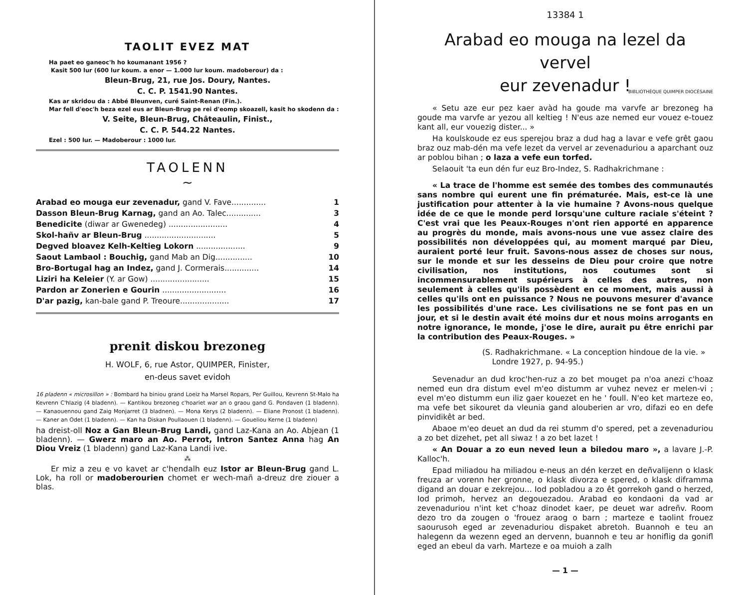TAOLIT EVEZ MAT
Ha paet eo ganeoc'h ho koumanant 1956 ?
Kasit 500 lur (600 lur koum. a enor — 1.000 lur koum. madoberour) da :
Bleun-Brug, 21, rue Jos. Doury, Nantes.
C. C. P. 1541.90 Nantes.
Kas ar skridou da : Abbé Bleunven, curé Saint-Renan (Fin.).
Mar fell d'eoc'h beza ezel eus ar Bleun-Brug pe rei d'eomp skoazell, kasit ho skodenn da :
V. Seite, Bleun-Brug, Châteaulin, Finist.,
C. C. P. 544.22 Nantes.
Ezel : 500 lur. — Madoberour : 1000 lur.
TAOLENN
~
| Arabad eo mouga eur zevenadur, gand V. Fave.............. | 1 |
| Dasson Bleun-Brug Karnag, gand an Ao. Talec.............. | 3 |
| Benedicite (diwar ar Gwenedeg) ........................ | 4 |
| Skol-hañv ar Bleun-Brug ............................. | 5 |
| Degved bloavez Kelh-Keltieg Lokorn .................... | 9 |
| Saout Lambaol : Bouchig, gand Mab an Dig............... | 10 |
| Bro-Bortugal hag an Indez, gand J. Cormerais.............. | 14 |
| Liziri ha Keleier (Y. ar Gow) ........................ | 15 |
| Pardon ar Zonerien e Gourin .......................... | 16 |
| D'ar pazig, kan-bale gand P. Treoure.................... | 17 |
prenit diskou brezoneg
H. WOLF, 6, rue Astor, QUIMPER, Finister,
en-deus savet evidoh
16 pladenn « microsillon » : Bombard ha biniou grand Loeiz ha Marsel Ropars, Per Guillou, Kevrenn St-Malo ha Kevrenn C'hlazig (4 bladenn). — Kantikou brezoneg c'hoariet war an o graou gand G. Pondaven (1 bladenn). — Kanaouennou gand Zaig Monjarret (3 bladnen). — Mona Kerys (2 bladenn). — Eliane Pronost (1 bladenn). — Kaner an Odet (1 bladenn). — Kan ha Diskan Poullaouen (1 bladenn). — Goueliou Kerne (1 bladenn)
ha dreist-oll Noz a Gan Bleun-Brug Landi, gand Laz-Kana an Ao. Abjean (1 bladenn). — Gwerz maro an Ao. Perrot, Intron Santez Anna hag An Diou Vreiz (1 bladenn) gand Laz-Kana Landi ive.
⁂
Er miz a zeu e vo kavet ar c'hendalh euz Istor ar Bleun-Brug gand L. Lok, ha roll or madoberourien chomet er wech-mañ a-dreuz dre ziouer a blas.
13384 1
Arabad eo mouga na lezel da vervel
eur zevenadur !
BIBLIOTHÈQUE QUIMPER DIOCÉSAINE
« Setu aze eur pez kaer avàd ha goude ma varvfe ar brezoneg ha goude ma varvfe ar yezou all keltieg ! N'eus aze nemed eur vouez e-touez kant all, eur vouezig dister... »
Ha koulskoude ez eus sperejou braz a dud hag a lavar e vefe grêt gaou braz ouz mab-dén ma vefe lezet da vervel ar zevenaduriou a aparchant ouz ar poblou bihan ; o laza a vefe eun torfed.
Selaouit 'ta eun dén fur euz Bro-Indez, S. Radhakrichmane :
« La trace de l'homme est semée des tombes des communautés sans nombre qui eurent une fin prématurée. Mais, est-ce là une justification pour attenter à la vie humaine ? Avons-nous quelque idée de ce que le monde perd lorsqu'une culture raciale s'éteint ? C'est vrai que les Peaux-Rouges n'ont rien apporté en apparence au progrès du monde, mais avons-nous une vue assez claire des possibilités non développées qui, au moment marqué par Dieu, auraient porté leur fruit. Savons-nous assez de choses sur nous, sur le monde et sur les desseins de Dieu pour croire que notre civilisation, nos institutions, nos coutumes sont si incommensurablement supérieurs à celles des autres, non seulement à celles qu'ils possèdent en ce moment, mais aussi à celles qu'ils ont en puissance ? Nous ne pouvons mesurer d'avance les possibilités d'une race. Les civilisations ne se font pas en un jour, et si le destin avait été moins dur et nous moins arrogants en notre ignorance, le monde, j'ose le dire, aurait pu être enrichi par la contribution des Peaux-Rouges. »
(S. Radhakrichmane. « La conception hindoue de la vie. »
Londre 1927, p. 94-95.)
Sevenadur an dud kroc'hen-ruz a zo bet mouget pa n'oa anezi c'hoaz nemed eun dra distum evel m'eo distumm ar vuhez nevez er melen-vi ; evel m'eo distumm eun iliz gaer kouezet en he ' foull. N'eo ket marteze eo, ma vefe bet sikouret da vleunia gand alouberien ar vro, difazi eo en defe pinvidikêt ar bed.
Abaoe m'eo deuet an dud da rei stumm d'o spered, pet a zevenaduriou a zo bet dizehet, pet all siwaz ! a zo bet lazet !
« An Douar a zo eun neved leun a biledou maro », a lavare J.-P. Kalloc'h.
Epad miliadou ha miliadou e-neus an dén kerzet en deñvalijenn o klask freuza ar vorenn her gronne, o klask divorza e spered, o klask diframma digand an douar e zekrejou... Iod pobladou a zo êt gorrekoh gand o herzed, Iod primoh, hervez an degouezadou. Arabad eo kondaoni da vad ar zevenaduriou n'int ket c'hoaz dinodet kaer, pe deuet war adreñv. Room dezo tro da zougen o 'frouez araog o barn ; marteze e taolint frouez saourusoh eged ar zevenaduriou dispaket abretoh. Buannoh e teu an halegenn da wezenn eged an dervenn, buannoh e teu ar honiflig da gonifl eged an ebeul da varh. Marteze e oa muioh a zalh
— 1 —